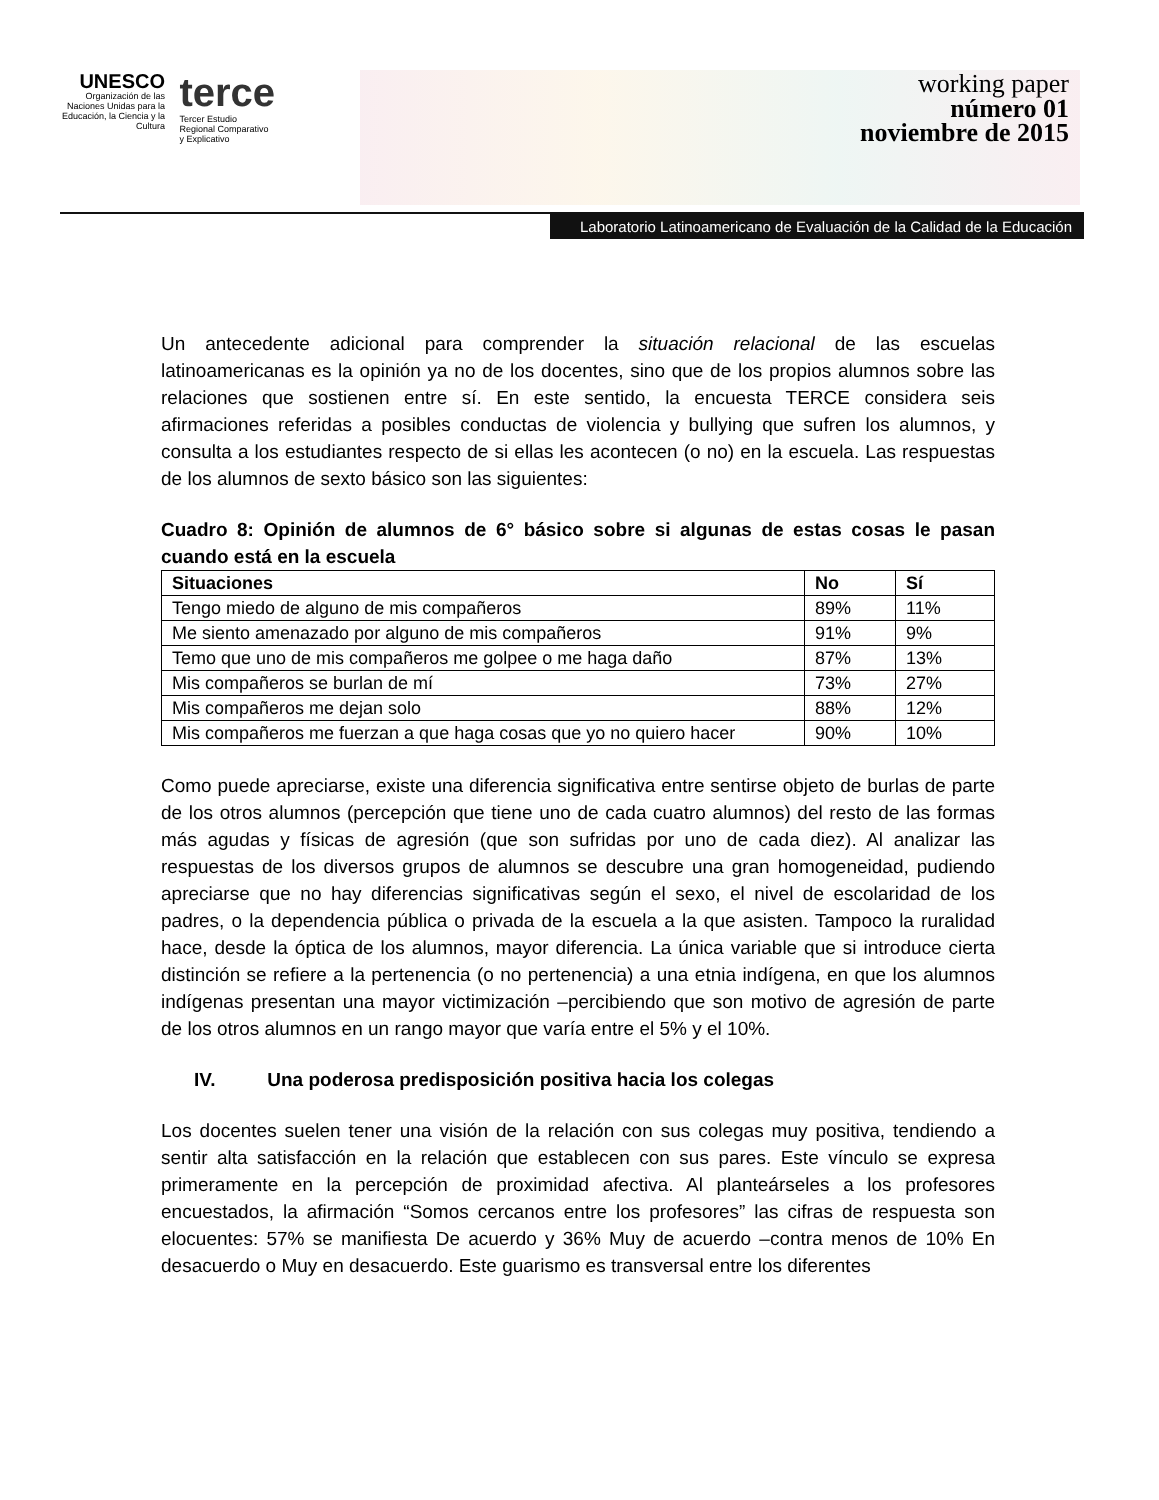UNESCO
Organización de las Naciones Unidas para la Educación, la Ciencia y la Cultura
terce
Tercer Estudio
Regional Comparativo
y Explicativo
working paper
número 01
noviembre de 2015
Laboratorio Latinoamericano de Evaluación de la Calidad de la Educación
Un antecedente adicional para comprender la situación relacional de las escuelas latinoamericanas es la opinión ya no de los docentes, sino que de los propios alumnos sobre las relaciones que sostienen entre sí. En este sentido, la encuesta TERCE considera seis afirmaciones referidas a posibles conductas de violencia y bullying que sufren los alumnos, y consulta a los estudiantes respecto de si ellas les acontecen (o no) en la escuela. Las respuestas de los alumnos de sexto básico son las siguientes:
Cuadro 8: Opinión de alumnos de 6° básico sobre si algunas de estas cosas le pasan cuando está en la escuela
| Situaciones | No | Sí |
| --- | --- | --- |
| Tengo miedo de alguno de mis compañeros | 89% | 11% |
| Me siento amenazado por alguno de mis compañeros | 91% | 9% |
| Temo que uno de mis compañeros me golpee o me haga daño | 87% | 13% |
| Mis compañeros se burlan de mí | 73% | 27% |
| Mis compañeros me dejan solo | 88% | 12% |
| Mis compañeros me fuerzan a que haga cosas que yo no quiero hacer | 90% | 10% |
Como puede apreciarse, existe una diferencia significativa entre sentirse objeto de burlas de parte de los otros alumnos (percepción que tiene uno de cada cuatro alumnos) del resto de las formas más agudas y físicas de agresión (que son sufridas por uno de cada diez). Al analizar las respuestas de los diversos grupos de alumnos se descubre una gran homogeneidad, pudiendo apreciarse que no hay diferencias significativas según el sexo, el nivel de escolaridad de los padres, o la dependencia pública o privada de la escuela a la que asisten. Tampoco la ruralidad hace, desde la óptica de los alumnos, mayor diferencia. La única variable que si introduce cierta distinción se refiere a la pertenencia (o no pertenencia) a una etnia indígena, en que los alumnos indígenas presentan una mayor victimización –percibiendo que son motivo de agresión de parte de los otros alumnos en un rango mayor que varía entre el 5% y el 10%.
IV. Una poderosa predisposición positiva hacia los colegas
Los docentes suelen tener una visión de la relación con sus colegas muy positiva, tendiendo a sentir alta satisfacción en la relación que establecen con sus pares. Este vínculo se expresa primeramente en la percepción de proximidad afectiva. Al planteárseles a los profesores encuestados, la afirmación “Somos cercanos entre los profesores” las cifras de respuesta son elocuentes: 57% se manifiesta De acuerdo y 36% Muy de acuerdo –contra menos de 10% En desacuerdo o Muy en desacuerdo. Este guarismo es transversal entre los diferentes